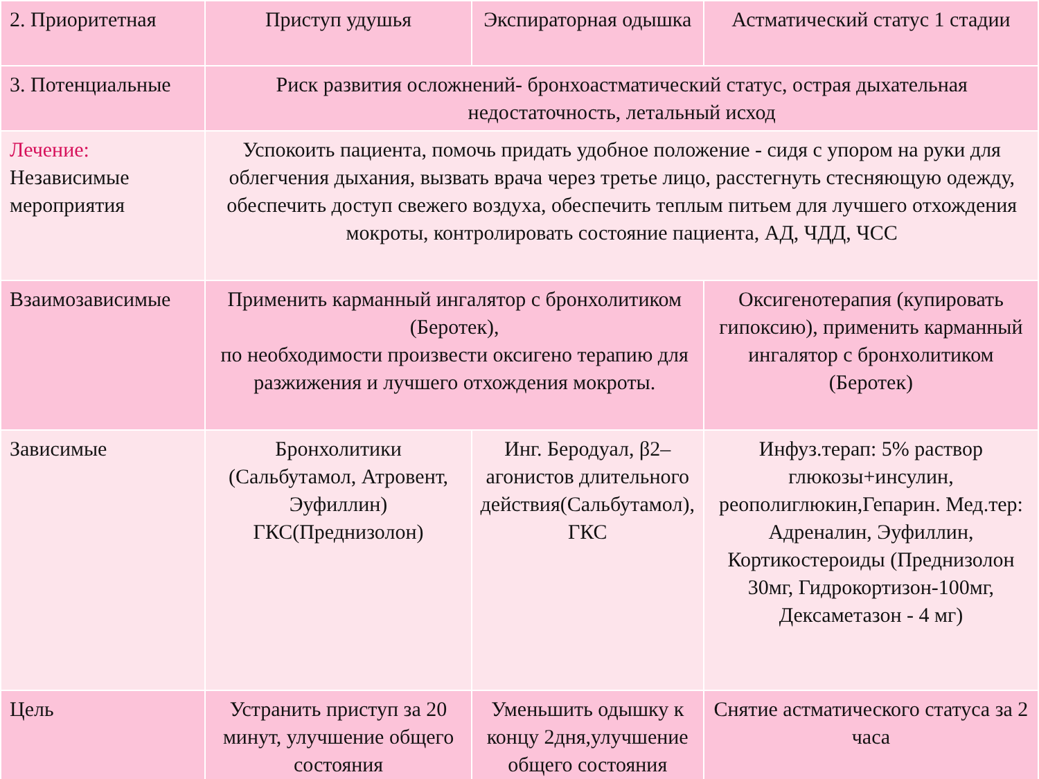| 2. Приоритетная | Приступ удушья | Экспираторная одышка | Астматический статус 1 стадии |
| 3. Потенциальные | Риск развития осложнений- бронхоастматический статус, острая дыхательная недостаточность, летальный исход | | |
| Лечение: Независимые мероприятия | Успокоить пациента, помочь придать удобное положение - сидя с упором на руки для облегчения дыхания, вызвать врача через третье лицо, расстегнуть стесняющую одежду, обеспечить доступ свежего воздуха, обеспечить теплым питьем для лучшего отхождения мокроты, контролировать состояние пациента, АД, ЧДД, ЧСС | | |
| Взаимозависимые | Применить карманный ингалятор с бронхолитиком (Беротек), по необходимости произвести оксигено терапию для разжижения и лучшего отхождения мокроты. | | Оксигенотерапия (купировать гипоксию), применить карманный ингалятор с бронхолитиком (Беротек) |
| Зависимые | Бронхолитики (Сальбутамол, Атровент, Эуфиллин) ГКС(Преднизолон) | Инг. Беродуал, β2–агонистов длительного действия(Сальбутамол), ГКС | Инфуз.терап: 5% раствор глюкозы+инсулин, реополиглюкин,Гепарин. Мед.тер: Адреналин, Эуфиллин, Кортикостероиды (Преднизолон 30мг, Гидрокортизон-100мг, Дексаметазон - 4 мг) |
| Цель | Устранить приступ за 20 минут, улучшение общего состояния | Уменьшить одышку к концу 2дня,улучшение общего состояния | Снятие астматического статуса за 2 часа |